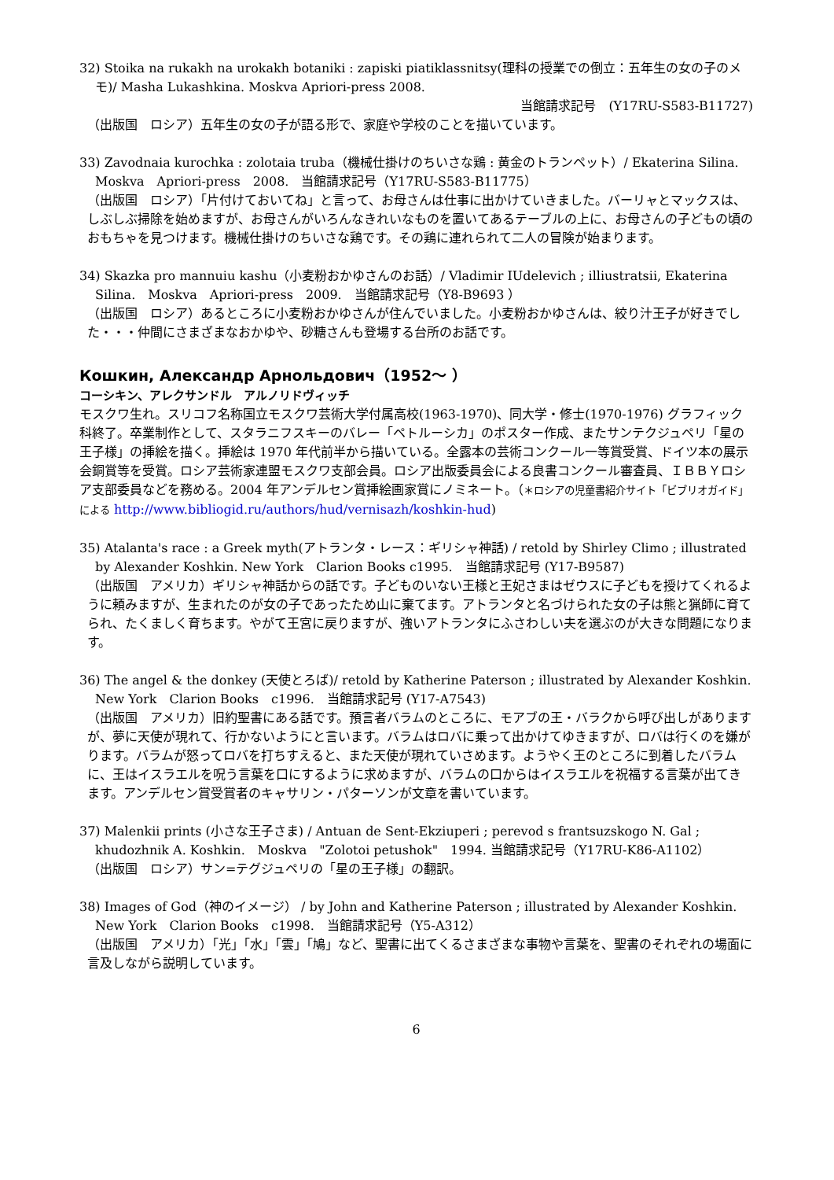32) Stoika na rukakh na urokakh botaniki : zapiski piatiklassnitsy(理科の授業での倒立：五年生の女の子のメモ)/ Masha Lukashkina. Moskva Apriori-press 2008.
当館請求記号　(Y17RU-S583-B11727)
（出版国　ロシア）五年生の女の子が語る形で、家庭や学校のことを描いています。
33) Zavodnaia kurochka : zolotaia truba（機械仕掛けのちいさな鶏 : 黄金のトランペット）/ Ekaterina Silina.　Moskva　Apriori-press　2008.　当館請求記号（Y17RU-S583-B11775）
（出版国　ロシア）「片付けておいてね」と言って、お母さんは仕事に出かけていきました。バーリャとマックスは、しぶしぶ掃除を始めますが、お母さんがいろんなきれいなものを置いてあるテーブルの上に、お母さんの子どもの頃のおもちゃを見つけます。機械仕掛けのちいさな鶏です。その鶏に連れられて二人の冒険が始まります。
34) Skazka pro mannuiu kashu（小麦粉おかゆさんのお話）/ Vladimir IUdelevich ; illiustratsii, Ekaterina Silina.　Moskva　Apriori-press　2009.　当館請求記号（Y8-B9693 ）
（出版国　ロシア）あるところに小麦粉おかゆさんが住んでいました。小麦粉おかゆさんは、絞り汁王子が好きでした・・・仲間にさまざまなおかゆや、砂糖さんも登場する台所のお話です。
Кошкин, Александр Арнольдович（1952～ ）
コーシキン、アレクサンドル　アルノリドヴィッチ
モスクワ生れ。スリコフ名称国立モスクワ芸術大学付属高校(1963-1970)、同大学・修士(1970-1976) グラフィック科終了。卒業制作として、スタラニフスキーのバレー「ペトルーシカ」のポスター作成、またサンテクジュペリ「星の王子様」の挿絵を描く。挿絵は 1970 年代前半から描いている。全露本の芸術コンクール一等賞受賞、ドイツ本の展示会銅賞等を受賞。ロシア芸術家連盟モスクワ支部会員。ロシア出版委員会による良書コンクール審査員、ＩＢＢＹロシア支部委員などを務める。2004 年アンデルセン賞挿絵画家賞にノミネート。（＊ロシアの児童書紹介サイト「ビブリオガイド」による http://www.bibliogid.ru/authors/hud/vernisazh/koshkin-hud)
35) Atalanta's race : a Greek myth(アトランタ・レース：ギリシャ神話) / retold by Shirley Climo ; illustrated by Alexander Koshkin. New York　Clarion Books c1995.　当館請求記号 (Y17-B9587)
（出版国　アメリカ）ギリシャ神話からの話です。子どものいない王様と王妃さまはゼウスに子どもを授けてくれるように頼みますが、生まれたのが女の子であったため山に棄てます。アトランタと名づけられた女の子は熊と猟師に育てられ、たくましく育ちます。やがて王宮に戻りますが、強いアトランタにふさわしい夫を選ぶのが大きな問題になります。
36) The angel & the donkey (天使とろば)/ retold by Katherine Paterson ; illustrated by Alexander Koshkin.　New York　Clarion Books　c1996.　当館請求記号 (Y17-A7543)
（出版国　アメリカ）旧約聖書にある話です。預言者バラムのところに、モアブの王・バラクから呼び出しがありますが、夢に天使が現れて、行かないようにと言います。バラムはロバに乗って出かけてゆきますが、ロバは行くのを嫌がります。バラムが怒ってロバを打ちすえると、また天使が現れていさめます。ようやく王のところに到着したバラムに、王はイスラエルを呪う言葉を口にするように求めますが、バラムの口からはイスラエルを祝福する言葉が出てきます。アンデルセン賞受賞者のキャサリン・パターソンが文章を書いています。
37) Malenkii prints (小さな王子さま) / Antuan de Sent-Ekziuperi ; perevod s frantsuzskogo N. Gal ; khudozhnik A. Koshkin.　Moskva　"Zolotoi petushok"　1994. 当館請求記号（Y17RU-K86-A1102）
（出版国　ロシア）サン=テグジュペリの「星の王子様」の翻訳。
38) Images of God（神のイメージ） / by John and Katherine Paterson ; illustrated by Alexander Koshkin.　New York　Clarion Books　c1998.　当館請求記号（Y5-A312）
（出版国　アメリカ）「光」「水」「雲」「鳩」など、聖書に出てくるさまざまな事物や言葉を、聖書のそれぞれの場面に言及しながら説明しています。
6